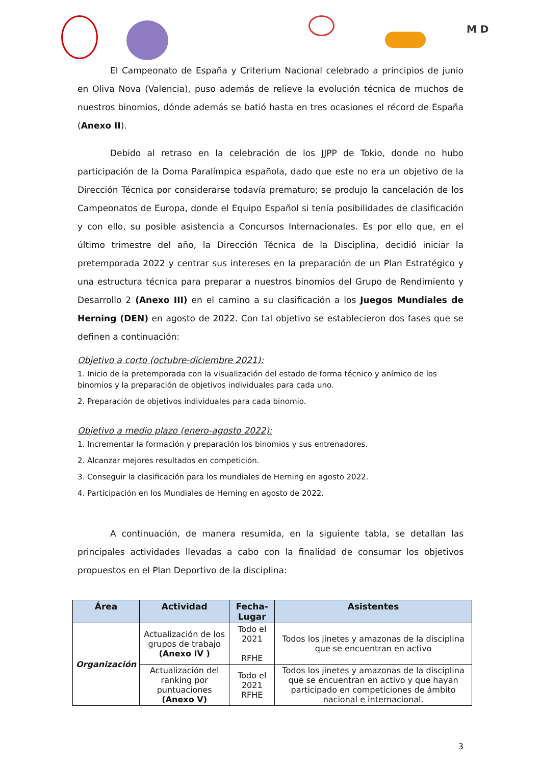M D
El Campeonato de España y Criterium Nacional celebrado a principios de junio en Oliva Nova (Valencia), puso además de relieve la evolución técnica de muchos de nuestros binomios, dónde además se batió hasta en tres ocasiones el récord de España (Anexo II).
Debido al retraso en la celebración de los JJPP de Tokio, donde no hubo participación de la Doma Paralímpica española, dado que este no era un objetivo de la Dirección Técnica por considerarse todavía prematuro; se produjo la cancelación de los Campeonatos de Europa, donde el Equipo Español si tenía posibilidades de clasificación y con ello, su posible asistencia a Concursos Internacionales. Es por ello que, en el último trimestre del año, la Dirección Técnica de la Disciplina, decidió iniciar la pretemporada 2022 y centrar sus intereses en la preparación de un Plan Estratégico y una estructura técnica para preparar a nuestros binomios del Grupo de Rendimiento y Desarrollo 2 (Anexo III) en el camino a su clasificación a los Juegos Mundiales de Herning (DEN) en agosto de 2022. Con tal objetivo se establecieron dos fases que se definen a continuación:
Objetivo a corto (octubre-diciembre 2021):
1. Inicio de la pretemporada con la visualización del estado de forma técnico y anímico de los binomios y la preparación de objetivos individuales para cada uno.
2. Preparación de objetivos individuales para cada binomio.
Objetivo a medio plazo (enero-agosto 2022):
1. Incrementar la formación y preparación los binomios y sus entrenadores.
2. Alcanzar mejores resultados en competición.
3. Conseguir la clasificación para los mundiales de Herning en agosto 2022.
4. Participación en los Mundiales de Herning en agosto de 2022.
A continuación, de manera resumida, en la siguiente tabla, se detallan las principales actividades llevadas a cabo con la finalidad de consumar los objetivos propuestos en el Plan Deportivo de la disciplina:
| Área | Actividad | Fecha-Lugar | Asistentes |
| --- | --- | --- | --- |
| Organización | Actualización de los grupos de trabajo (Anexo IV ) | Todo el 2021 RFHE | Todos los jinetes y amazonas de la disciplina que se encuentran en activo |
| | Actualización del ranking por puntuaciones (Anexo V) | Todo el 2021 RFHE | Todos los jinetes y amazonas de la disciplina que se encuentran en activo y que hayan participado en competiciones de ámbito nacional e internacional. |
3